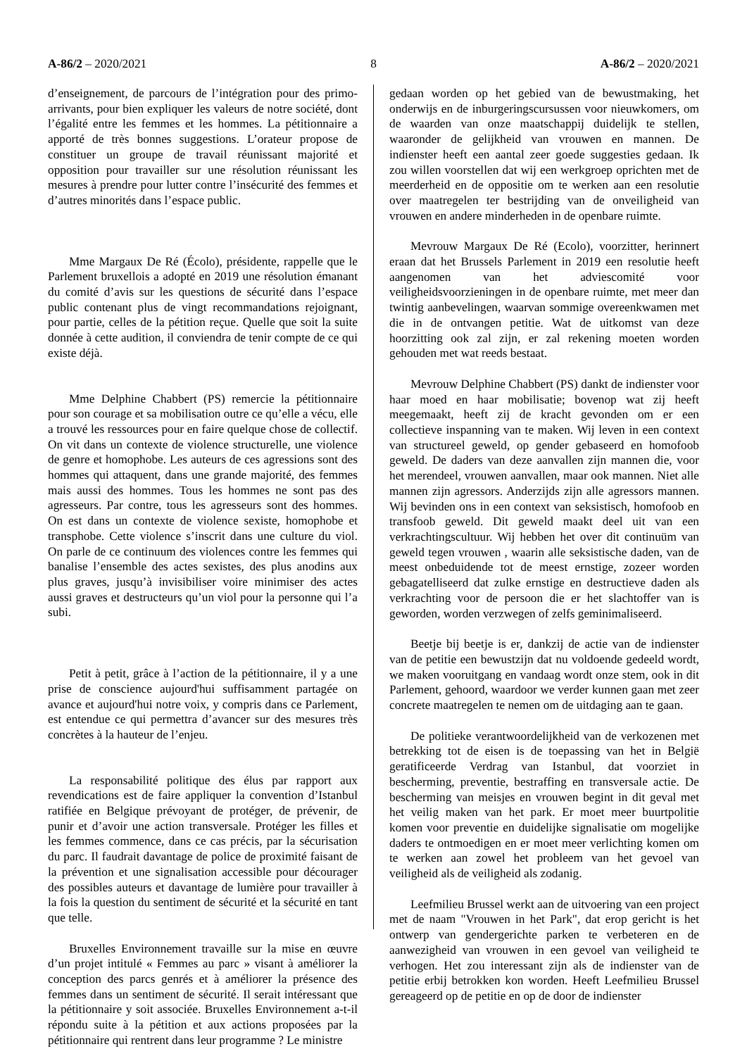A-86/2 – 2020/2021 8 A-86/2 – 2020/2021
d’enseignement, de parcours de l’intégration pour des primo-arrivants, pour bien expliquer les valeurs de notre société, dont l’égalité entre les femmes et les hommes. La pétitionnaire a apporté de très bonnes suggestions. L’orateur propose de constituer un groupe de travail réunissant majorité et opposition pour travailler sur une résolution réunissant les mesures à prendre pour lutter contre l’insécurité des femmes et d’autres minorités dans l’espace public.
Mme Margaux De Ré (Écolo), présidente, rappelle que le Parlement bruxellois a adopté en 2019 une résolution émanant du comité d’avis sur les questions de sécurité dans l’espace public contenant plus de vingt recommandations rejoignant, pour partie, celles de la pétition reçue. Quelle que soit la suite donnée à cette audition, il conviendra de tenir compte de ce qui existe déjà.
Mme Delphine Chabbert (PS) remercie la pétitionnaire pour son courage et sa mobilisation outre ce qu’elle a vécu, elle a trouvé les ressources pour en faire quelque chose de collectif. On vit dans un contexte de violence structurelle, une violence de genre et homophobe. Les auteurs de ces agressions sont des hommes qui attaquent, dans une grande majorité, des femmes mais aussi des hommes. Tous les hommes ne sont pas des agresseurs. Par contre, tous les agresseurs sont des hommes. On est dans un contexte de violence sexiste, homophobe et transphobe. Cette violence s’inscrit dans une culture du viol. On parle de ce continuum des violences contre les femmes qui banalise l’ensemble des actes sexistes, des plus anodins aux plus graves, jusqu’à invisibiliser voire minimiser des actes aussi graves et destructeurs qu’un viol pour la personne qui l’a subi.
Petit à petit, grâce à l’action de la pétitionnaire, il y a une prise de conscience aujourd'hui suffisamment partagée on avance et aujourd'hui notre voix, y compris dans ce Parlement, est entendue ce qui permettra d’avancer sur des mesures très concrètes à la hauteur de l’enjeu.
La responsabilité politique des élus par rapport aux revendications est de faire appliquer la convention d’Istanbul ratifiée en Belgique prévoyant de protéger, de prévenir, de punir et d’avoir une action transversale. Protéger les filles et les femmes commence, dans ce cas précis, par la sécurisation du parc. Il faudrait davantage de police de proximité faisant de la prévention et une signalisation accessible pour décourager des possibles auteurs et davantage de lumière pour travailler à la fois la question du sentiment de sécurité et la sécurité en tant que telle.
Bruxelles Environnement travaille sur la mise en œuvre d’un projet intitulé « Femmes au parc » visant à améliorer la conception des parcs genrés et à améliorer la présence des femmes dans un sentiment de sécurité. Il serait intéressant que la pétitionnaire y soit associée. Bruxelles Environnement a-t-il répondu suite à la pétition et aux actions proposées par la pétitionnaire qui rentrent dans leur programme ? Le ministre
gedaan worden op het gebied van de bewustmaking, het onderwijs en de inburgeringscursussen voor nieuwkomers, om de waarden van onze maatschappij duidelijk te stellen, waaronder de gelijkheid van vrouwen en mannen. De indienster heeft een aantal zeer goede suggesties gedaan. Ik zou willen voorstellen dat wij een werkgroep oprichten met de meerderheid en de oppositie om te werken aan een resolutie over maatregelen ter bestrijding van de onveiligheid van vrouwen en andere minderheden in de openbare ruimte.
Mevrouw Margaux De Ré (Ecolo), voorzitter, herinnert eraan dat het Brussels Parlement in 2019 een resolutie heeft aangenomen van het adviescomité voor veiligheidsvoorzieningen in de openbare ruimte, met meer dan twintig aanbevelingen, waarvan sommige overeenkwamen met die in de ontvangen petitie. Wat de uitkomst van deze hoorzitting ook zal zijn, er zal rekening moeten worden gehouden met wat reeds bestaat.
Mevrouw Delphine Chabbert (PS) dankt de indienster voor haar moed en haar mobilisatie; bovenop wat zij heeft meegemaakt, heeft zij de kracht gevonden om er een collectieve inspanning van te maken. Wij leven in een context van structureel geweld, op gender gebaseerd en homofoob geweld. De daders van deze aanvallen zijn mannen die, voor het merendeel, vrouwen aanvallen, maar ook mannen. Niet alle mannen zijn agressors. Anderzijds zijn alle agressors mannen. Wij bevinden ons in een context van seksistisch, homofoob en transfoob geweld. Dit geweld maakt deel uit van een verkrachtingscultuur. Wij hebben het over dit continuüm van geweld tegen vrouwen , waarin alle seksistische daden, van de meest onbeduidende tot de meest ernstige, zozeer worden gebagatelliseerd dat zulke ernstige en destructieve daden als verkrachting voor de persoon die er het slachtoffer van is geworden, worden verzwegen of zelfs geminimaliseerd.
Beetje bij beetje is er, dankzij de actie van de indienster van de petitie een bewustzijn dat nu voldoende gedeeld wordt, we maken vooruitgang en vandaag wordt onze stem, ook in dit Parlement, gehoord, waardoor we verder kunnen gaan met zeer concrete maatregelen te nemen om de uitdaging aan te gaan.
De politieke verantwoordelijkheid van de verkozenen met betrekking tot de eisen is de toepassing van het in België geratificeerde Verdrag van Istanbul, dat voorziet in bescherming, preventie, bestraffing en transversale actie. De bescherming van meisjes en vrouwen begint in dit geval met het veilig maken van het park. Er moet meer buurtpolitie komen voor preventie en duidelijke signalisatie om mogelijke daders te ontmoedigen en er moet meer verlichting komen om te werken aan zowel het probleem van het gevoel van veiligheid als de veiligheid als zodanig.
Leefmilieu Brussel werkt aan de uitvoering van een project met de naam "Vrouwen in het Park", dat erop gericht is het ontwerp van gendergerichte parken te verbeteren en de aanwezigheid van vrouwen in een gevoel van veiligheid te verhogen. Het zou interessant zijn als de indienster van de petitie erbij betrokken kon worden. Heeft Leefmilieu Brussel gereageerd op de petitie en op de door de indienster